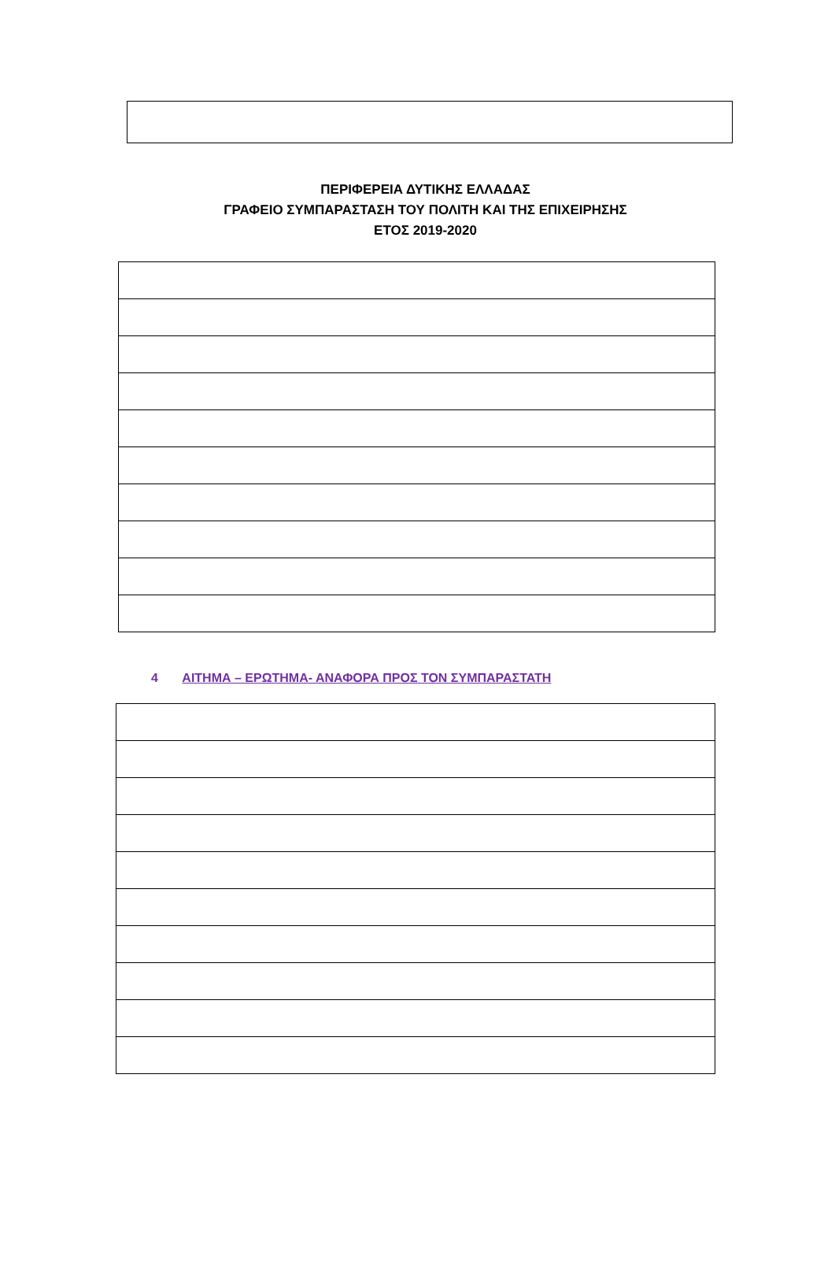ΠΕΡΙΦΕΡΕΙΑ ΔΥΤΙΚΗΣ ΕΛΛΑΔΑΣ
ΓΡΑΦΕΙΟ ΣΥΜΠΑΡΑΣΤΑΣΗ ΤΟΥ ΠΟΛΙΤΗ ΚΑΙ ΤΗΣ ΕΠΙΧΕΙΡΗΣΗΣ
ΕΤΟΣ 2019-2020
4 ΑΙΤΗΜΑ – ΕΡΩΤΗΜΑ- ΑΝΑΦΟΡΑ ΠΡΟΣ ΤΟΝ ΣΥΜΠΑΡΑΣΤΑΤΗ